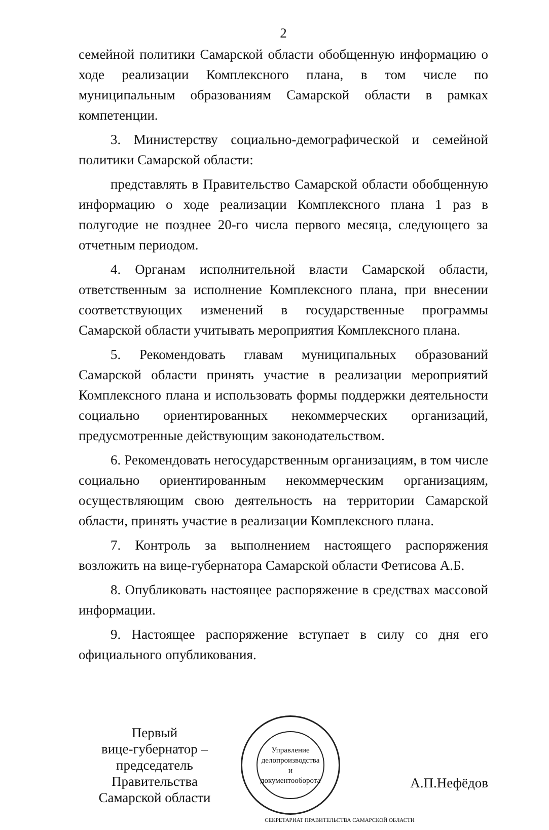2
семейной политики Самарской области обобщенную информацию о ходе реализации Комплексного плана, в том числе по муниципальным образованиям Самарской области в рамках компетенции.
3. Министерству социально-демографической и семейной политики Самарской области:
представлять в Правительство Самарской области обобщенную информацию о ходе реализации Комплексного плана 1 раз в полугодие не позднее 20-го числа первого месяца, следующего за отчетным периодом.
4. Органам исполнительной власти Самарской области, ответственным за исполнение Комплексного плана, при внесении соответствующих изменений в государственные программы Самарской области учитывать мероприятия Комплексного плана.
5. Рекомендовать главам муниципальных образований Самарской области принять участие в реализации мероприятий Комплексного плана и использовать формы поддержки деятельности социально ориентированных некоммерческих организаций, предусмотренные действующим законодательством.
6. Рекомендовать негосударственным организациям, в том числе социально ориентированным некоммерческим организациям, осуществляющим свою деятельность на территории Самарской области, принять участие в реализации Комплексного плана.
7. Контроль за выполнением настоящего распоряжения возложить на вице-губернатора Самарской области Фетисова А.Б.
8. Опубликовать настоящее распоряжение в средствах массовой информации.
9. Настоящее распоряжение вступает в силу со дня его официального опубликования.
Первый
вице-губернатор –
председатель Правительства
Самарской области
Управление
делопроизводства
и документооборота
А.П.Нефёдов
СЕКРЕТАРИАТ ПРАВИТЕЛЬСТВА САМАРСКОЙ ОБЛАСТИ